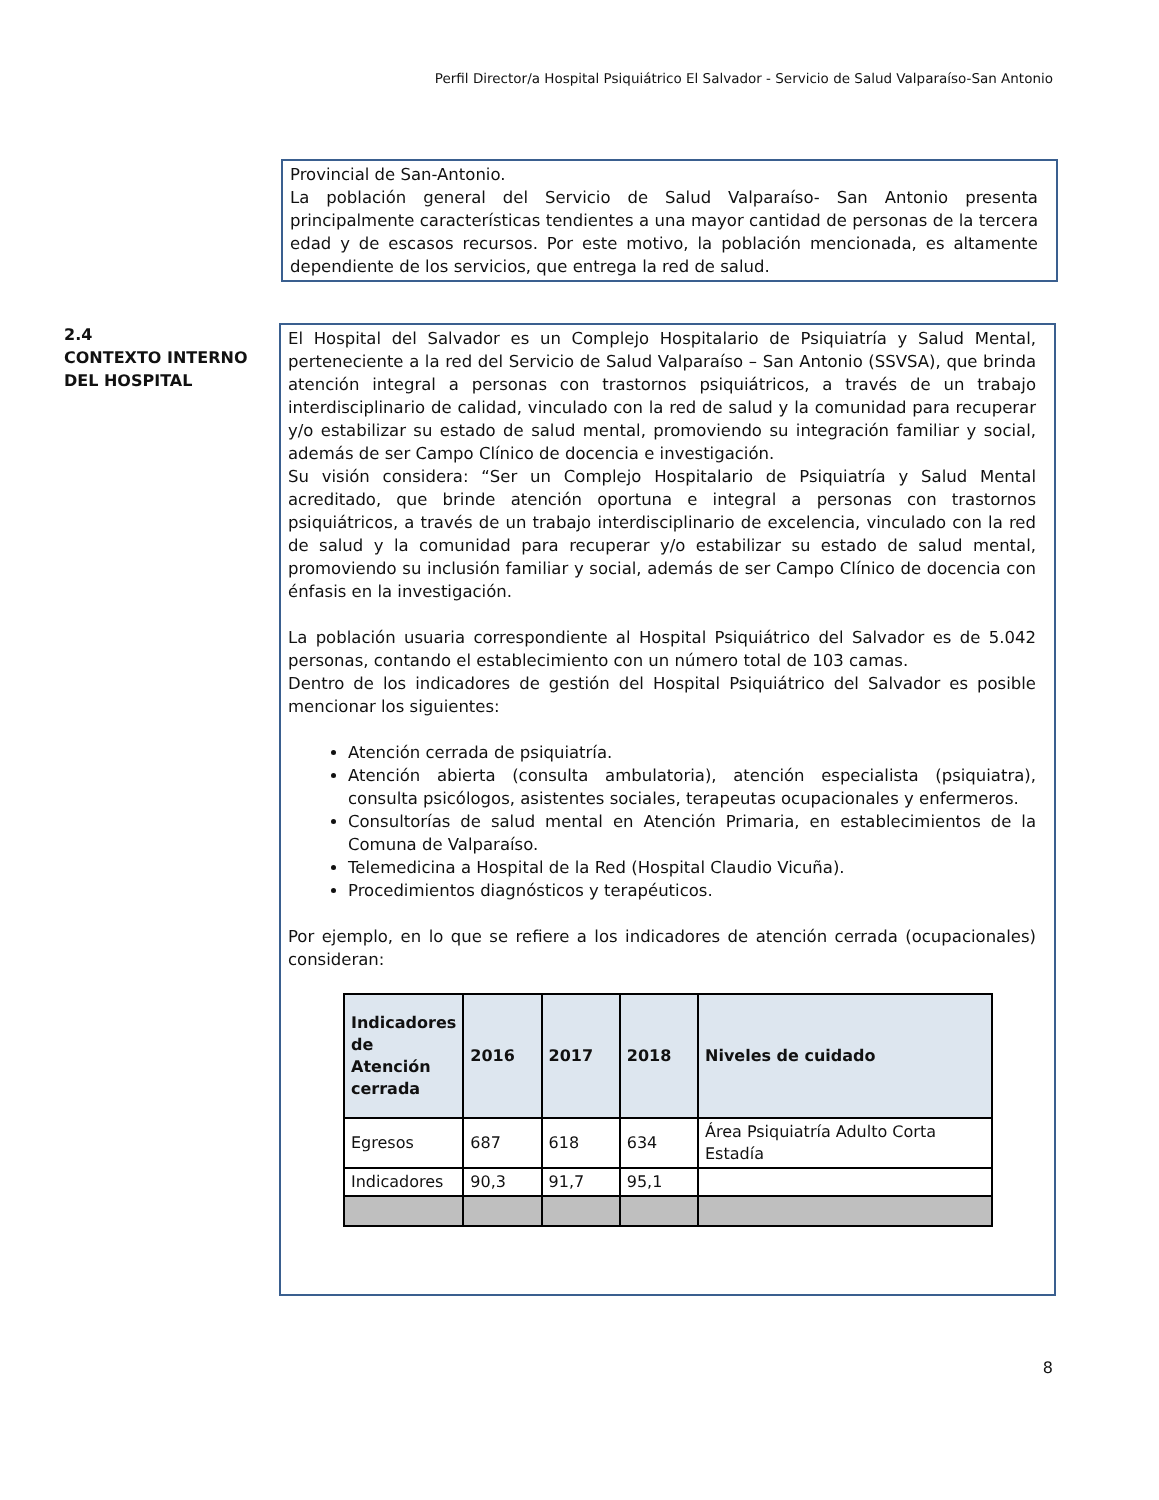Perfil Director/a Hospital Psiquiátrico El Salvador - Servicio de Salud Valparaíso-San Antonio
Provincial de San-Antonio.
La población general del Servicio de Salud Valparaíso- San Antonio presenta principalmente características tendientes a una mayor cantidad de personas de la tercera edad y de escasos recursos. Por este motivo, la población mencionada, es altamente dependiente de los servicios, que entrega la red de salud.
2.4
CONTEXTO INTERNO DEL HOSPITAL
El Hospital del Salvador es un Complejo Hospitalario de Psiquiatría y Salud Mental, perteneciente a la red del Servicio de Salud Valparaíso – San Antonio (SSVSA), que brinda atención integral a personas con trastornos psiquiátricos, a través de un trabajo interdisciplinario de calidad, vinculado con la red de salud y la comunidad para recuperar y/o estabilizar su estado de salud mental, promoviendo su integración familiar y social, además de ser Campo Clínico de docencia e investigación.
Su visión considera: “Ser un Complejo Hospitalario de Psiquiatría y Salud Mental acreditado, que brinde atención oportuna e integral a personas con trastornos psiquiátricos, a través de un trabajo interdisciplinario de excelencia, vinculado con la red de salud y la comunidad para recuperar y/o estabilizar su estado de salud mental, promoviendo su inclusión familiar y social, además de ser Campo Clínico de docencia con énfasis en la investigación.
La población usuaria correspondiente al Hospital Psiquiátrico del Salvador es de 5.042 personas, contando el establecimiento con un número total de 103 camas.
Dentro de los indicadores de gestión del Hospital Psiquiátrico del Salvador es posible mencionar los siguientes:
Atención cerrada de psiquiatría.
Atención abierta (consulta ambulatoria), atención especialista (psiquiatra), consulta psicólogos, asistentes sociales, terapeutas ocupacionales y enfermeros.
Consultorías de salud mental en Atención Primaria, en establecimientos de la Comuna de Valparaíso.
Telemedicina a Hospital de la Red (Hospital Claudio Vicuña).
Procedimientos diagnósticos y terapéuticos.
Por ejemplo, en lo que se refiere a los indicadores de atención cerrada (ocupacionales) consideran:
| Indicadores de Atención cerrada | 2016 | 2017 | 2018 | Niveles de cuidado |
| --- | --- | --- | --- | --- |
| Egresos | 687 | 618 | 634 | Área Psiquiatría Adulto Corta Estadía |
| Indicadores | 90,3 | 91,7 | 95,1 | |
8